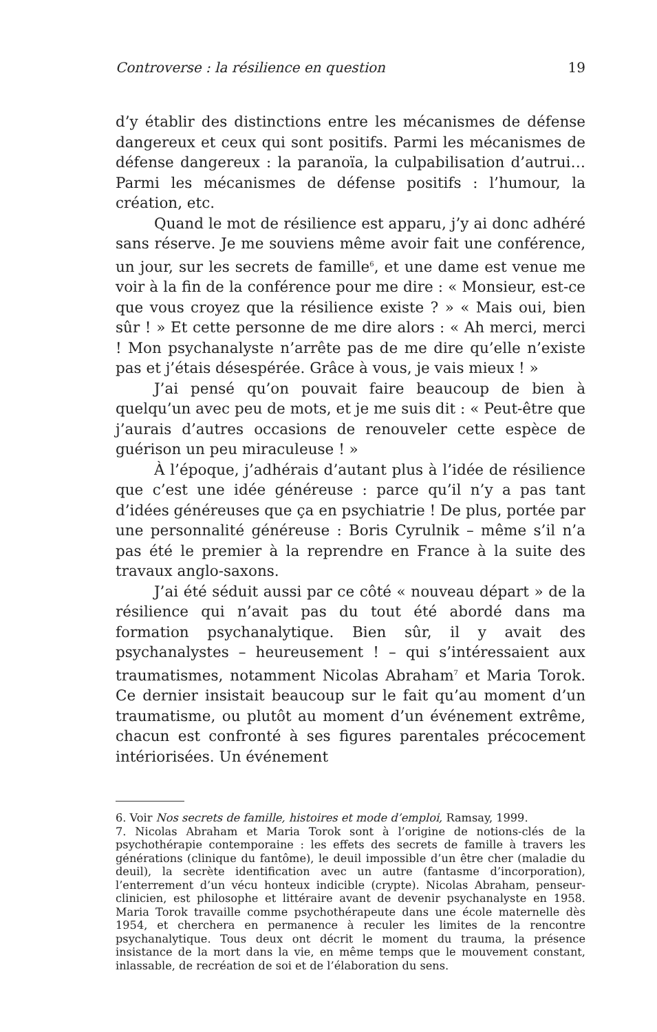Controverse : la résilience en question 19
d’y établir des distinctions entre les mécanismes de défense dangereux et ceux qui sont positifs. Parmi les mécanismes de défense dangereux : la paranoïa, la culpabilisation d’autrui… Parmi les mécanismes de défense positifs : l’humour, la création, etc.
Quand le mot de résilience est apparu, j’y ai donc adhéré sans réserve. Je me souviens même avoir fait une conférence, un jour, sur les secrets de famille<sup>6</sup>, et une dame est venue me voir à la fin de la conférence pour me dire : « Monsieur, est-ce que vous croyez que la résilience existe ? » « Mais oui, bien sûr ! » Et cette personne de me dire alors : « Ah merci, merci ! Mon psychanalyste n’arrête pas de me dire qu’elle n’existe pas et j’étais désespérée. Grâce à vous, je vais mieux ! »
J’ai pensé qu’on pouvait faire beaucoup de bien à quelqu’un avec peu de mots, et je me suis dit : « Peut-être que j’aurais d’autres occasions de renouveler cette espèce de guérison un peu miraculeuse ! »
À l’époque, j’adhérais d’autant plus à l’idée de résilience que c’est une idée généreuse : parce qu’il n’y a pas tant d’idées généreuses que ça en psychiatrie ! De plus, portée par une personnalité généreuse : Boris Cyrulnik – même s’il n’a pas été le premier à la reprendre en France à la suite des travaux anglo-saxons.
J’ai été séduit aussi par ce côté « nouveau départ » de la résilience qui n’avait pas du tout été abordé dans ma formation psychanalytique. Bien sûr, il y avait des psychanalystes – heureusement ! – qui s’intéressaient aux traumatismes, notamment Nicolas Abraham<sup>7</sup> et Maria Torok. Ce dernier insistait beaucoup sur le fait qu’au moment d’un traumatisme, ou plutôt au moment d’un événement extrême, chacun est confronté à ses figures parentales précocement intériorisées. Un événement
6. Voir Nos secrets de famille, histoires et mode d’emploi, Ramsay, 1999.
7. Nicolas Abraham et Maria Torok sont à l’origine de notions-clés de la psychothérapie contemporaine : les effets des secrets de famille à travers les générations (clinique du fantôme), le deuil impossible d’un être cher (maladie du deuil), la secrète identification avec un autre (fantasme d’incorporation), l’enterrement d’un vécu honteux indicible (crypte). Nicolas Abraham, penseur-clinicien, est philosophe et littéraire avant de devenir psychanalyste en 1958. Maria Torok travaille comme psychothérapeute dans une école maternelle dès 1954, et cherchera en permanence à reculer les limites de la rencontre psychanalytique. Tous deux ont décrit le moment du trauma, la présence insistance de la mort dans la vie, en même temps que le mouvement constant, inlassable, de recréation de soi et de l’élaboration du sens.